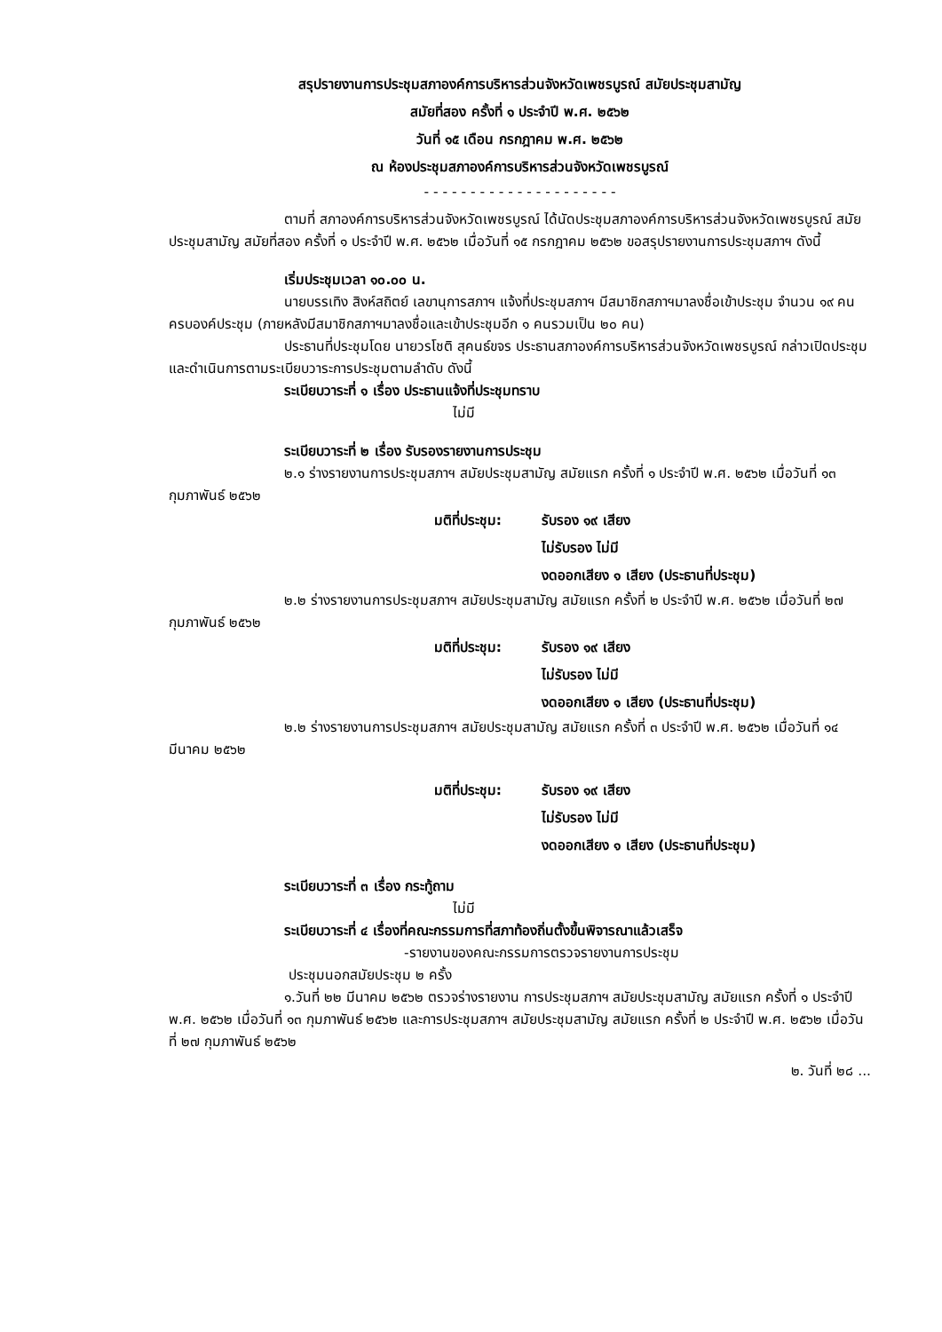สรุปรายงานการประชุมสภาองค์การบริหารส่วนจังหวัดเพชรบูรณ์ สมัยประชุมสามัญ
สมัยที่สอง ครั้งที่ ๑ ประจำปี พ.ศ. ๒๕๖๒
วันที่ ๑๕ เดือน กรกฎาคม พ.ศ. ๒๕๖๒
ณ ห้องประชุมสภาองค์การบริหารส่วนจังหวัดเพชรบูรณ์
- - - - - - - - - - - - - - - - - - - - -
ตามที่ สภาองค์การบริหารส่วนจังหวัดเพชรบูรณ์ ได้นัดประชุมสภาองค์การบริหารส่วนจังหวัดเพชรบูรณ์ สมัยประชุมสามัญ สมัยที่สอง ครั้งที่ ๑ ประจำปี พ.ศ. ๒๕๖๒ เมื่อวันที่ ๑๕ กรกฎาคม ๒๕๖๒ ขอสรุปรายงานการประชุมสภาฯ ดังนี้
เริ่มประชุมเวลา ๑๐.๐๐ น.
นายบรรเทิง สิงห์สถิตย์ เลขานุการสภาฯ แจ้งที่ประชุมสภาฯ มีสมาชิกสภาฯมาลงชื่อเข้าประชุม จำนวน ๑๙ คน ครบองค์ประชุม (ภายหลังมีสมาชิกสภาฯมาลงชื่อและเข้าประชุมอีก ๑ คนรวมเป็น ๒๐ คน)
ประธานที่ประชุมโดย นายวรโชติ สุคนธ์ขจร ประธานสภาองค์การบริหารส่วนจังหวัดเพชรบูรณ์ กล่าวเปิดประชุม และดำเนินการตามระเบียบวาระการประชุมตามลำดับ ดังนี้
ระเบียบวาระที่ ๑ เรื่อง ประธานแจ้งที่ประชุมทราบ
ไม่มี
ระเบียบวาระที่ ๒ เรื่อง รับรองรายงานการประชุม
๒.๑ ร่างรายงานการประชุมสภาฯ สมัยประชุมสามัญ สมัยแรก ครั้งที่ ๑ ประจำปี พ.ศ. ๒๕๖๒ เมื่อวันที่ ๑๓ กุมภาพันธ์ ๒๕๖๒
มติที่ประชุม: รับรอง ๑๙ เสียง
ไม่รับรอง ไม่มี
งดออกเสียง ๑ เสียง (ประธานที่ประชุม)
๒.๒ ร่างรายงานการประชุมสภาฯ สมัยประชุมสามัญ สมัยแรก ครั้งที่ ๒ ประจำปี พ.ศ. ๒๕๖๒ เมื่อวันที่ ๒๗ กุมภาพันธ์ ๒๕๖๒
มติที่ประชุม: รับรอง ๑๙ เสียง
ไม่รับรอง ไม่มี
งดออกเสียง ๑ เสียง (ประธานที่ประชุม)
๒.๒ ร่างรายงานการประชุมสภาฯ สมัยประชุมสามัญ สมัยแรก ครั้งที่ ๓ ประจำปี พ.ศ. ๒๕๖๒ เมื่อวันที่ ๑๔ มีนาคม ๒๕๖๒
มติที่ประชุม: รับรอง ๑๙ เสียง
ไม่รับรอง ไม่มี
งดออกเสียง ๑ เสียง (ประธานที่ประชุม)
ระเบียบวาระที่ ๓ เรื่อง กระทู้ถาม
ไม่มี
ระเบียบวาระที่ ๔ เรื่องที่คณะกรรมการที่สภาท้องถิ่นตั้งขึ้นพิจารณาแล้วเสร็จ
-รายงานของคณะกรรมการตรวจรายงานการประชุม
ประชุมนอกสมัยประชุม ๒ ครั้ง
๑.วันที่ ๒๒ มีนาคม ๒๕๖๒ ตรวจร่างรายงาน การประชุมสภาฯ สมัยประชุมสามัญ สมัยแรก ครั้งที่ ๑ ประจำปี พ.ศ. ๒๕๖๒ เมื่อวันที่ ๑๓ กุมภาพันธ์ ๒๕๖๒ และการประชุมสภาฯ สมัยประชุมสามัญ สมัยแรก ครั้งที่ ๒ ประจำปี พ.ศ. ๒๕๖๒ เมื่อวันที่ ๒๗ กุมภาพันธ์ ๒๕๖๒
๒. วันที่ ๒๘ ...